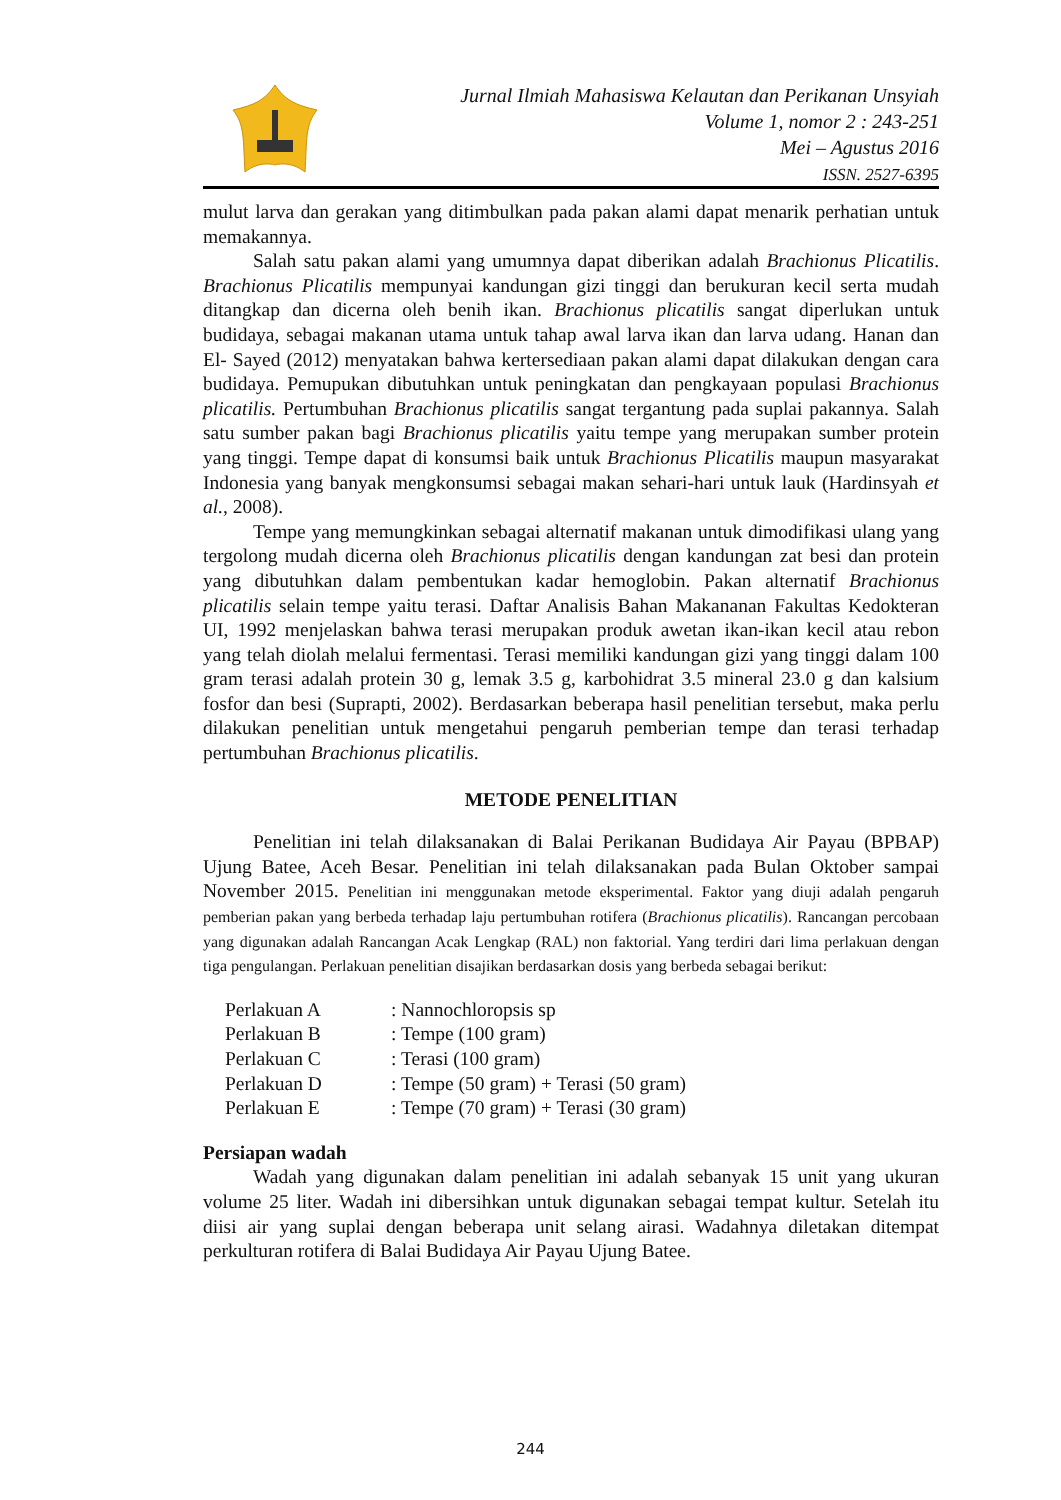Jurnal Ilmiah Mahasiswa Kelautan dan Perikanan Unsyiah
Volume 1, nomor 2 : 243-251
Mei – Agustus 2016
ISSN. 2527-6395
mulut larva dan gerakan yang ditimbulkan pada pakan alami dapat menarik perhatian untuk memakannya.
Salah satu pakan alami yang umumnya dapat diberikan adalah Brachionus Plicatilis. Brachionus Plicatilis mempunyai kandungan gizi tinggi dan berukuran kecil serta mudah ditangkap dan dicerna oleh benih ikan. Brachionus plicatilis sangat diperlukan untuk budidaya, sebagai makanan utama untuk tahap awal larva ikan dan larva udang. Hanan dan El- Sayed (2012) menyatakan bahwa kertersediaan pakan alami dapat dilakukan dengan cara budidaya. Pemupukan dibutuhkan untuk peningkatan dan pengkayaan populasi Brachionus plicatilis. Pertumbuhan Brachionus plicatilis sangat tergantung pada suplai pakannya. Salah satu sumber pakan bagi Brachionus plicatilis yaitu tempe yang merupakan sumber protein yang tinggi. Tempe dapat di konsumsi baik untuk Brachionus Plicatilis maupun masyarakat Indonesia yang banyak mengkonsumsi sebagai makan sehari-hari untuk lauk (Hardinsyah et al., 2008).
Tempe yang memungkinkan sebagai alternatif makanan untuk dimodifikasi ulang yang tergolong mudah dicerna oleh Brachionus plicatilis dengan kandungan zat besi dan protein yang dibutuhkan dalam pembentukan kadar hemoglobin. Pakan alternatif Brachionus plicatilis selain tempe yaitu terasi. Daftar Analisis Bahan Makananan Fakultas Kedokteran UI, 1992 menjelaskan bahwa terasi merupakan produk awetan ikan-ikan kecil atau rebon yang telah diolah melalui fermentasi. Terasi memiliki kandungan gizi yang tinggi dalam 100 gram terasi adalah protein 30 g, lemak 3.5 g, karbohidrat 3.5 mineral 23.0 g dan kalsium fosfor dan besi (Suprapti, 2002). Berdasarkan beberapa hasil penelitian tersebut, maka perlu dilakukan penelitian untuk mengetahui pengaruh pemberian tempe dan terasi terhadap pertumbuhan Brachionus plicatilis.
METODE PENELITIAN
Penelitian ini telah dilaksanakan di Balai Perikanan Budidaya Air Payau (BPBAP) Ujung Batee, Aceh Besar. Penelitian ini telah dilaksanakan pada Bulan Oktober sampai November 2015. Penelitian ini menggunakan metode eksperimental. Faktor yang diuji adalah pengaruh pemberian pakan yang berbeda terhadap laju pertumbuhan rotifera (Brachionus plicatilis). Rancangan percobaan yang digunakan adalah Rancangan Acak Lengkap (RAL) non faktorial. Yang terdiri dari lima perlakuan dengan tiga pengulangan. Perlakuan penelitian disajikan berdasarkan dosis yang berbeda sebagai berikut:
| Perlakuan A | : Nannochloropsis sp |
| Perlakuan B | : Tempe (100 gram) |
| Perlakuan C | : Terasi (100 gram) |
| Perlakuan D | : Tempe (50 gram) + Terasi (50 gram) |
| Perlakuan E | : Tempe (70 gram) + Terasi (30 gram) |
Persiapan wadah
Wadah yang digunakan dalam penelitian ini adalah sebanyak 15 unit yang ukuran volume 25 liter. Wadah ini dibersihkan untuk digunakan sebagai tempat kultur. Setelah itu diisi air yang suplai dengan beberapa unit selang airasi. Wadahnya diletakan ditempat perkulturan rotifera di Balai Budidaya Air Payau Ujung Batee.
244